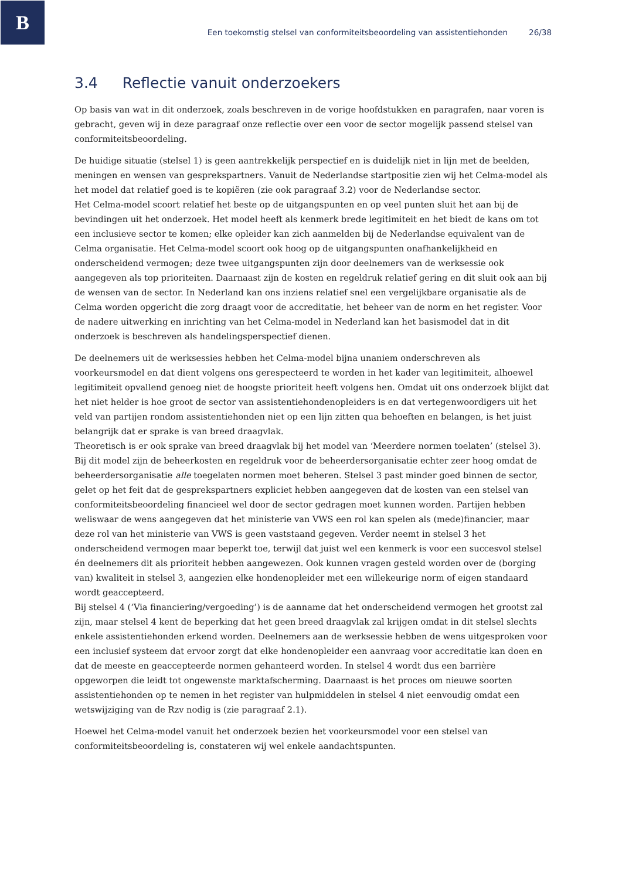B
Een toekomstig stelsel van conformiteitsbeoordeling van assistentiehonden 26/38
3.4 Reflectie vanuit onderzoekers
Op basis van wat in dit onderzoek, zoals beschreven in de vorige hoofdstukken en paragrafen, naar voren is gebracht, geven wij in deze paragraaf onze reflectie over een voor de sector mogelijk passend stelsel van conformiteitsbeoordeling.
De huidige situatie (stelsel 1) is geen aantrekkelijk perspectief en is duidelijk niet in lijn met de beelden, meningen en wensen van gesprekspartners. Vanuit de Nederlandse startpositie zien wij het Celma-model als het model dat relatief goed is te kopiëren (zie ook paragraaf 3.2) voor de Nederlandse sector.
Het Celma-model scoort relatief het beste op de uitgangspunten en op veel punten sluit het aan bij de bevindingen uit het onderzoek. Het model heeft als kenmerk brede legitimiteit en het biedt de kans om tot een inclusieve sector te komen; elke opleider kan zich aanmelden bij de Nederlandse equivalent van de Celma organisatie. Het Celma-model scoort ook hoog op de uitgangspunten onafhankelijkheid en onderscheidend vermogen; deze twee uitgangspunten zijn door deelnemers van de werksessie ook aangegeven als top prioriteiten. Daarnaast zijn de kosten en regeldruk relatief gering en dit sluit ook aan bij de wensen van de sector. In Nederland kan ons inziens relatief snel een vergelijkbare organisatie als de Celma worden opgericht die zorg draagt voor de accreditatie, het beheer van de norm en het register. Voor de nadere uitwerking en inrichting van het Celma-model in Nederland kan het basismodel dat in dit onderzoek is beschreven als handelingsperspectief dienen.
De deelnemers uit de werksessies hebben het Celma-model bijna unaniem onderschreven als voorkeursmodel en dat dient volgens ons gerespecteerd te worden in het kader van legitimiteit, alhoewel legitimiteit opvallend genoeg niet de hoogste prioriteit heeft volgens hen. Omdat uit ons onderzoek blijkt dat het niet helder is hoe groot de sector van assistentiehondenopleiders is en dat vertegenwoordigers uit het veld van partijen rondom assistentiehonden niet op een lijn zitten qua behoeften en belangen, is het juist belangrijk dat er sprake is van breed draagvlak.
Theoretisch is er ook sprake van breed draagvlak bij het model van ‘Meerdere normen toelaten’ (stelsel 3). Bij dit model zijn de beheerkosten en regeldruk voor de beheerdersorganisatie echter zeer hoog omdat de beheerdersorganisatie alle toegelaten normen moet beheren. Stelsel 3 past minder goed binnen de sector, gelet op het feit dat de gesprekspartners expliciet hebben aangegeven dat de kosten van een stelsel van conformiteitsbeoordeling financieel wel door de sector gedragen moet kunnen worden. Partijen hebben weliswaar de wens aangegeven dat het ministerie van VWS een rol kan spelen als (mede)financier, maar deze rol van het ministerie van VWS is geen vaststaand gegeven. Verder neemt in stelsel 3 het onderscheidend vermogen maar beperkt toe, terwijl dat juist wel een kenmerk is voor een succesvol stelsel én deelnemers dit als prioriteit hebben aangewezen. Ook kunnen vragen gesteld worden over de (borging van) kwaliteit in stelsel 3, aangezien elke hondenopleider met een willekeurige norm of eigen standaard wordt geaccepteerd.
Bij stelsel 4 (‘Via financiering/vergoeding’) is de aanname dat het onderscheidend vermogen het grootst zal zijn, maar stelsel 4 kent de beperking dat het geen breed draagvlak zal krijgen omdat in dit stelsel slechts enkele assistentiehonden erkend worden. Deelnemers aan de werksessie hebben de wens uitgesproken voor een inclusief systeem dat ervoor zorgt dat elke hondenopleider een aanvraag voor accreditatie kan doen en dat de meeste en geaccepteerde normen gehanteerd worden. In stelsel 4 wordt dus een barrière opgeworpen die leidt tot ongewenste marktafscherming. Daarnaast is het proces om nieuwe soorten assistentiehonden op te nemen in het register van hulpmiddelen in stelsel 4 niet eenvoudig omdat een wetswijziging van de Rzv nodig is (zie paragraaf 2.1).
Hoewel het Celma-model vanuit het onderzoek bezien het voorkeursmodel voor een stelsel van conformiteitsbeoordeling is, constateren wij wel enkele aandachtspunten.